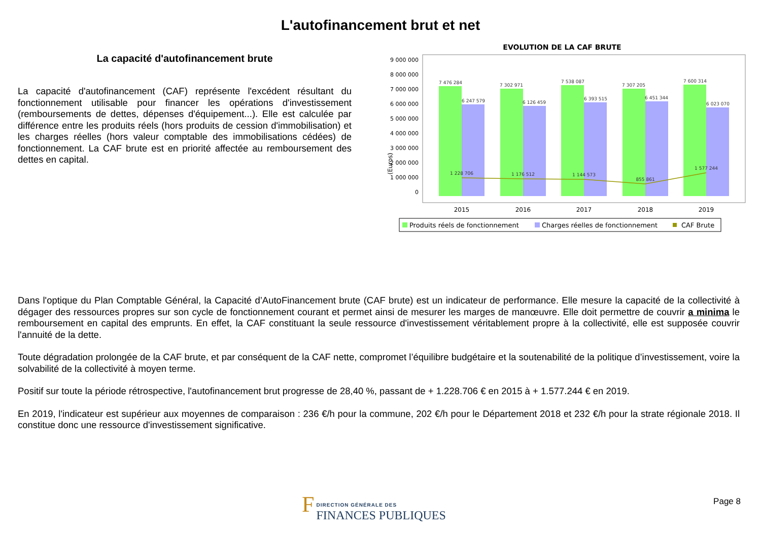L'autofinancement brut et net
La capacité d'autofinancement brute
La capacité d'autofinancement (CAF) représente l'excédent résultant du fonctionnement utilisable pour financer les opérations d'investissement (remboursements de dettes, dépenses d'équipement...). Elle est calculée par différence entre les produits réels (hors produits de cession d'immobilisation) et les charges réelles (hors valeur comptable des immobilisations cédées) de fonctionnement. La CAF brute est en priorité affectée au remboursement des dettes en capital.
EVOLUTION DE LA CAF BRUTE
(Euros)
0
1 000 000
2 000 000
3 000 000
4 000 000
5 000 000
6 000 000
7 000 000
8 000 000
9 000 000
7 476 284
7 302 971
7 538 087
7 307 205
7 600 314
6 247 579
6 126 459
6 393 515
6 451 344
6 023 070
1 228 706
1 176 512
1 144 573
855 861
1 577 244
2015
2016
2017
2018
2019
Produits réels de fonctionnement
Charges réelles de fonctionnement
CAF Brute
Dans l'optique du Plan Comptable Général, la Capacité d’AutoFinancement brute (CAF brute) est un indicateur de performance. Elle mesure la capacité de la collectivité à dégager des ressources propres sur son cycle de fonctionnement courant et permet ainsi de mesurer les marges de manœuvre. Elle doit permettre de couvrir a minima le remboursement en capital des emprunts. En effet, la CAF constituant la seule ressource d'investissement véritablement propre à la collectivité, elle est supposée couvrir l'annuité de la dette.
Toute dégradation prolongée de la CAF brute, et par conséquent de la CAF nette, compromet l’équilibre budgétaire et la soutenabilité de la politique d’investissement, voire la solvabilité de la collectivité à moyen terme.
Positif sur toute la période rétrospective, l'autofinancement brut progresse de 28,40 %, passant de + 1.228.706 € en 2015 à + 1.577.244 € en 2019.
En 2019, l'indicateur est supérieur aux moyennes de comparaison : 236 €/h pour la commune, 202 €/h pour le Département 2018 et 232 €/h pour la strate régionale 2018. Il constitue donc une ressource d'investissement significative.
F DIRECTION GÉNÉRALE DES
FINANCES PUBLIQUES
Page 8